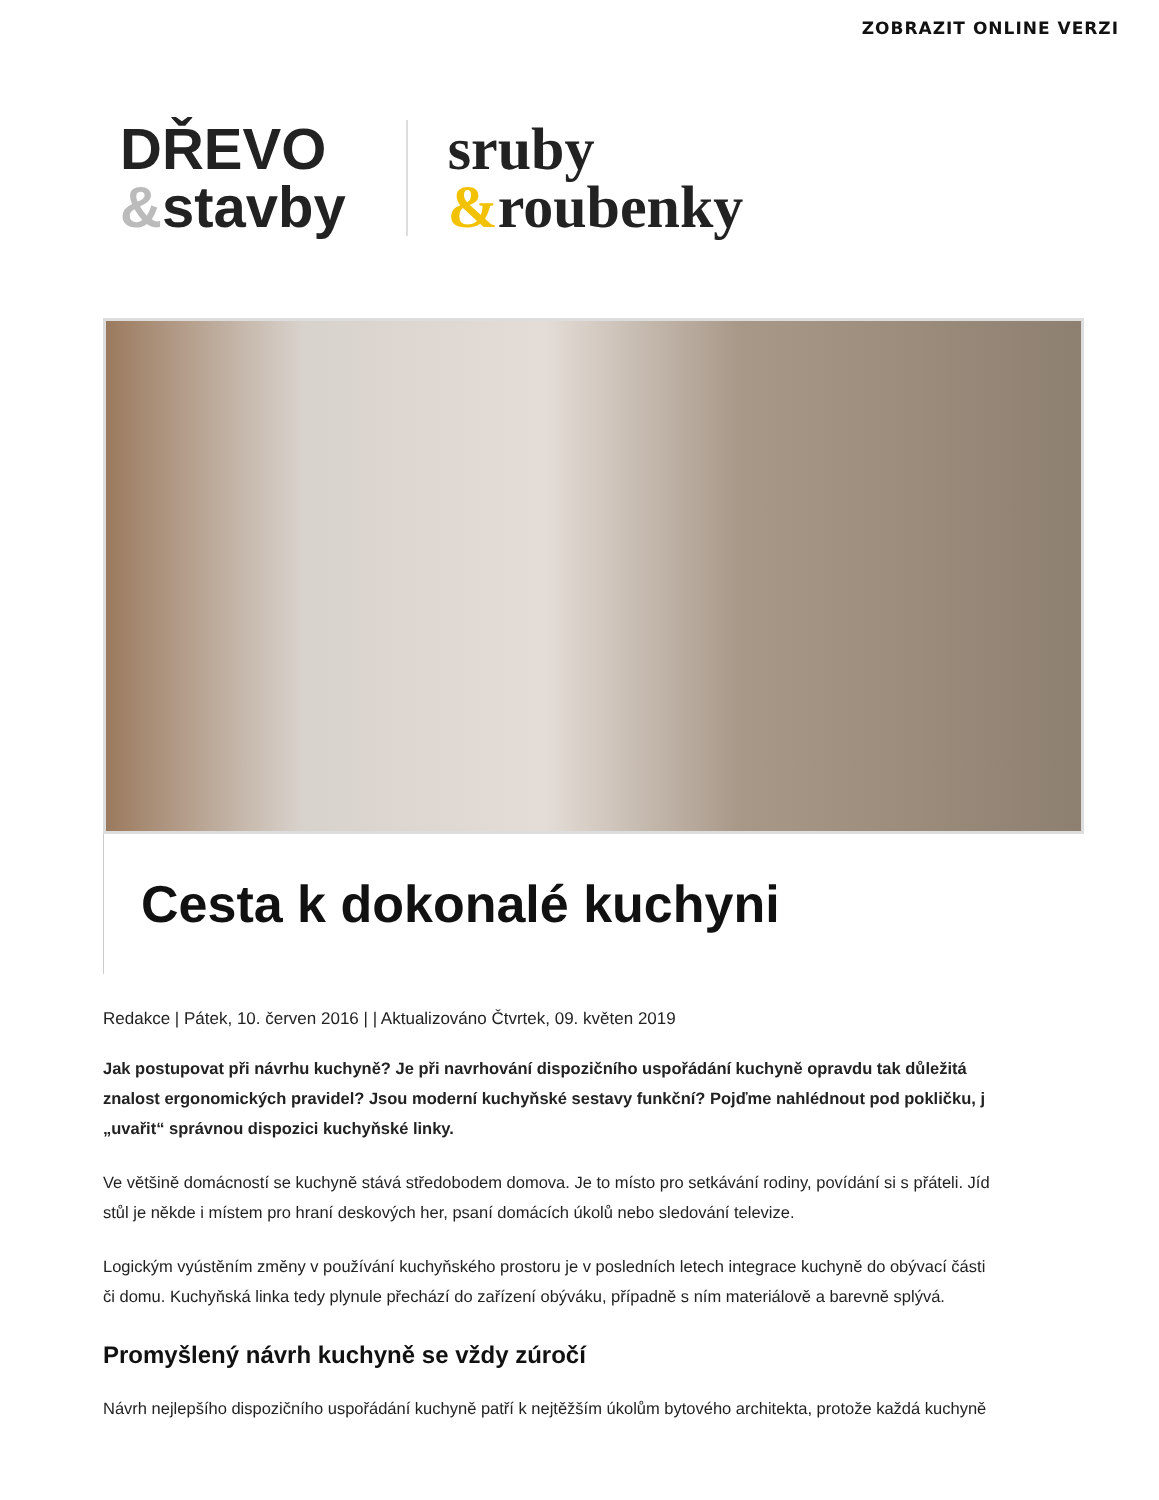ZOBRAZIT ONLINE VERZI
DŘEVO
&stavby
sruby
&roubenky
Cesta k dokonalé kuchyni
Redakce | Pátek, 10. červen 2016 | | Aktualizováno Čtvrtek, 09. květen 2019
Jak postupovat při návrhu kuchyně? Je při navrhování dispozičního uspořádání kuchyně opravdu tak důležitá
znalost ergonomických pravidel? Jsou moderní kuchyňské sestavy funkční? Pojďme nahlédnout pod pokličku, j
„uvařit“ správnou dispozici kuchyňské linky.
Ve většině domácností se kuchyně stává středobodem domova. Je to místo pro setkávání rodiny, povídání si s přáteli. Jíd
stůl je někde i místem pro hraní deskových her, psaní domácích úkolů nebo sledování televize.
Logickým vyústěním změny v používání kuchyňského prostoru je v posledních letech integrace kuchyně do obývací části
či domu. Kuchyňská linka tedy plynule přechází do zařízení obýváku, případně s ním materiálově a barevně splývá.
Promyšlený návrh kuchyně se vždy zúročí
Návrh nejlepšího dispozičního uspořádání kuchyně patří k nejtěžším úkolům bytového architekta, protože každá kuchyně